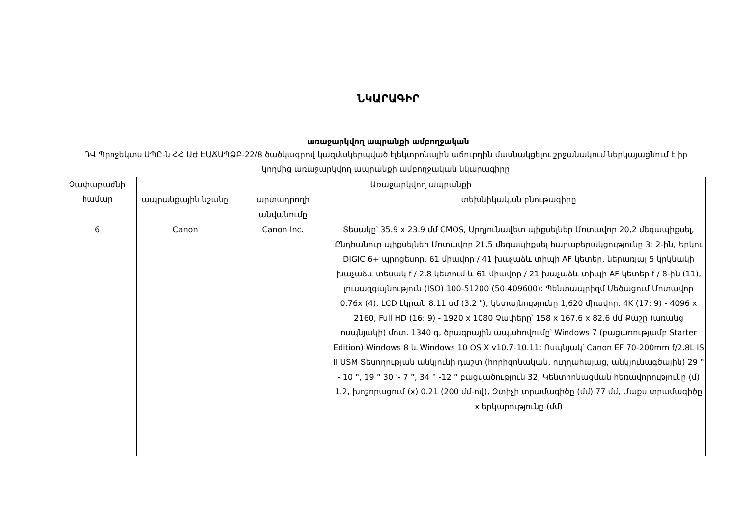ՆԿԱՐԱԳԻՐ
առաջարկվող ապրանքի ամբողջական
ՌՎ Պրոջեկտս ՍՊԸ-ն ՀՀ ԱԺ ԷԱՃԱՊՁԲ-22/8 ծածկագրով կազմակերպված էլեկտրոնային աճուրդին մասնակցելու շրջանակում ներկայացնում է իր կողմից առաջարկվող ապրանքի ամբողջական նկարագիրը
| Չափաբաժնի համար | Առաջարկվող ապրանքի | | |
| --- | --- | --- | --- |
| | ապրանքային նշանը | արտադրողի անվանումը | տեխնիկական բնութագիրը |
| 6 | Canon | Canon Inc. | Տեսակը՝ 35.9 x 23.9 մմ CMOS, Արդյունավետ պիքսելներ Մոտավոր 20,2 մեգապիքսել, Ընդհանուր պիքսելներ Մոտավոր 21,5 մեգապիքսել հարաբերակցությունը 3: 2-ին, Երկու DIGIC 6+ պրոցեսոր, 61 միավոր / 41 խաչաձև տիպի AF կետեր, ներառյալ 5 կրկնակի խաչաձև տեսակ f / 2.8 կետում և 61 միավոր / 21 խաչաձև տիպի AF կետեր f / 8-ին (11), լուսազգայնություն (ISO) 100-51200 (50-409600): Պենտապրիզմ Մեծացում Մոտավոր 0.76x (4), LCD էկրան 8.11 սմ (3.2 "), կետայնությունը 1,620 միավոր, 4K (17: 9) - 4096 x 2160, Full HD (16: 9) - 1920 x 1080 Չափերը՝ 158 x 167.6 x 82.6 մմ Քաշը (առանց ոսպնյակի) մոտ. 1340 գ, ծրագրային ապահովումը՝ Windows 7 (բացառությամբ Starter Edition) Windows 8 և Windows 10 OS X v10.7-10.11: Ոսպնյակ՝ Canon EF 70-200mm f/2.8L IS II USM Տեսողության անկյունի դաշտ (հորիզոնական, ուղղահայաց, անկյունագծային) 29 ° - 10 °, 19 ° 30 '- 7 °, 34 ° -12 ° բացվածություն 32, Կենտրոնացման հեռավորությունը (մ) 1.2, խոշորացում (x) 0.21 (200 մմ-ով), Զտիչի տրամագիծը (մմ) 77 մմ, Մաքս տրամագիծը x երկարությունը (մմ) |